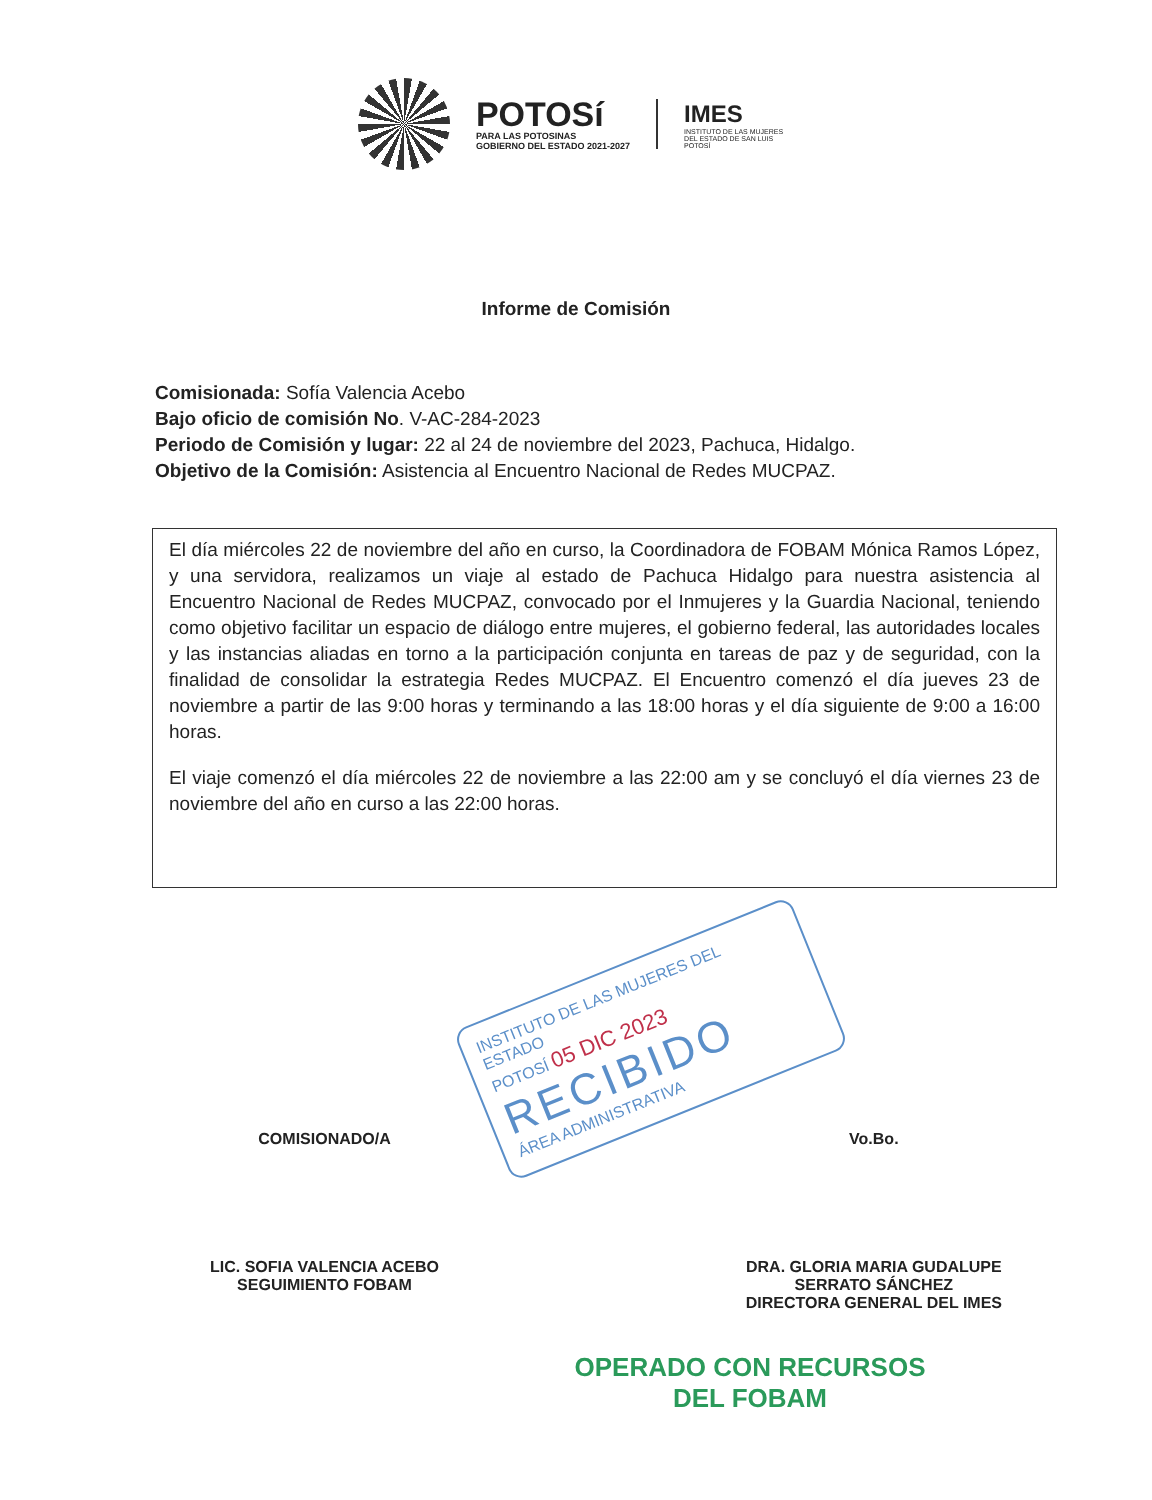POTOSí
PARA LAS POTOSINAS
GOBIERNO DEL ESTADO 2021-2027
IMES
INSTITUTO DE LAS MUJERES DEL ESTADO DE SAN LUIS POTOSÍ
Informe de Comisión
Comisionada: Sofía Valencia Acebo
Bajo oficio de comisión No. V-AC-284-2023
Periodo de Comisión y lugar: 22 al 24 de noviembre del 2023, Pachuca, Hidalgo.
Objetivo de la Comisión: Asistencia al Encuentro Nacional de Redes MUCPAZ.
El día miércoles 22 de noviembre del año en curso, la Coordinadora de FOBAM Mónica Ramos López, y una servidora, realizamos un viaje al estado de Pachuca Hidalgo para nuestra asistencia al Encuentro Nacional de Redes MUCPAZ, convocado por el Inmujeres y la Guardia Nacional, teniendo como objetivo facilitar un espacio de diálogo entre mujeres, el gobierno federal, las autoridades locales y las instancias aliadas en torno a la participación conjunta en tareas de paz y de seguridad, con la finalidad de consolidar la estrategia Redes MUCPAZ. El Encuentro comenzó el día jueves 23 de noviembre a partir de las 9:00 horas y terminando a las 18:00 horas y el día siguiente de 9:00 a 16:00 horas.
El viaje comenzó el día miércoles 22 de noviembre a las 22:00 am y se concluyó el día viernes 23 de noviembre del año en curso a las 22:00 horas.
INSTITUTO DE LAS MUJERES DEL ESTADO
POTOSÍ 05 DIC 2023
RECIBIDO
ÁREA ADMINISTRATIVA
COMISIONADO/A
LIC. SOFIA VALENCIA ACEBO
SEGUIMIENTO FOBAM
Vo.Bo.
DRA. GLORIA MARIA GUDALUPE
SERRATO SÁNCHEZ
DIRECTORA GENERAL DEL IMES
OPERADO CON RECURSOS
DEL FOBAM